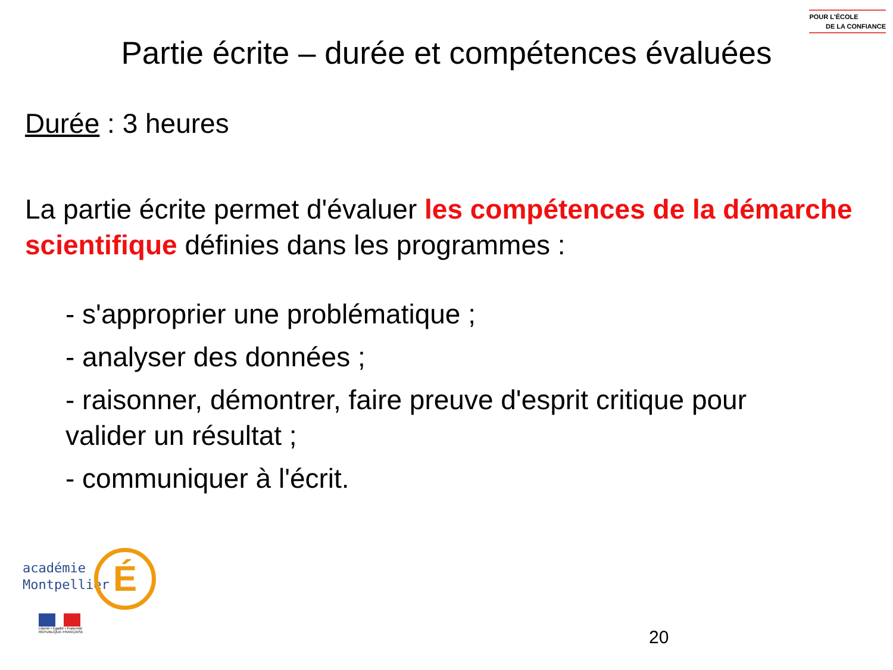POUR L'ÉCOLE
DE LA CONFIANCE
Partie écrite – durée et compétences évaluées
Durée : 3 heures
La partie écrite permet d'évaluer les compétences de la démarche scientifique définies dans les programmes :
- s'approprier une problématique ;
- analyser des données ;
- raisonner, démontrer, faire preuve d'esprit critique pour valider un résultat ;
- communiquer à l'écrit.
É
académie
Montpellier
Liberté • Égalité • Fraternité
RÉPUBLIQUE FRANÇAISE
20